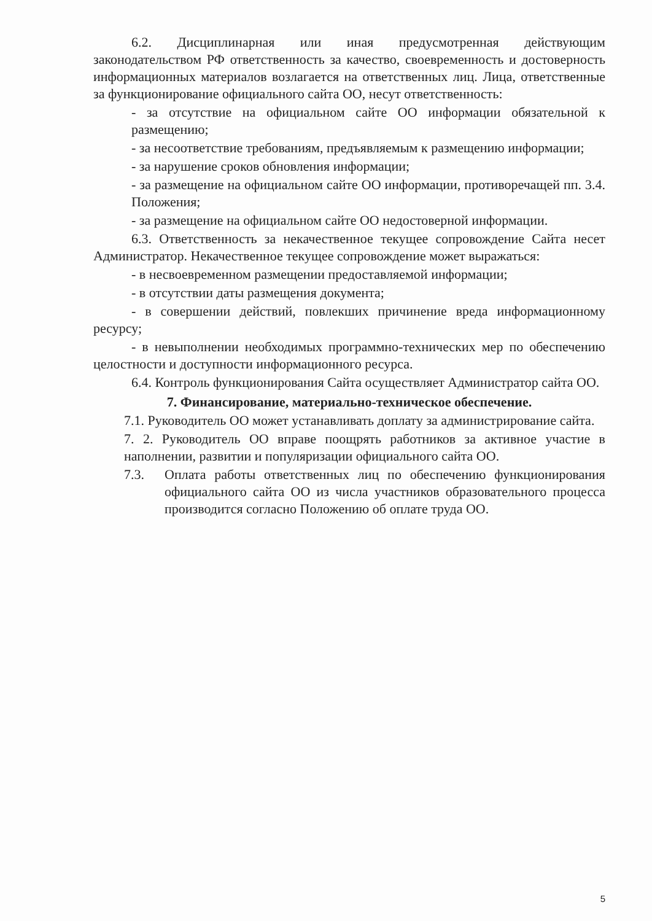6.2. Дисциплинарная или иная предусмотренная действующим законодательством РФ ответственность за качество, своевременность и достоверность информационных материалов возлагается на ответственных лиц. Лица, ответственные за функционирование официального сайта ОО, несут ответственность:
- за отсутствие на официальном сайте ОО информации обязательной к размещению;
- за несоответствие требованиям, предъявляемым к размещению информации;
- за нарушение сроков обновления информации;
- за размещение на официальном сайте ОО информации, противоречащей пп. 3.4. Положения;
- за размещение на официальном сайте ОО недостоверной информации.
6.3. Ответственность за некачественное текущее сопровождение Сайта несет Администратор. Некачественное текущее сопровождение может выражаться:
- в несвоевременном размещении предоставляемой информации;
- в отсутствии даты размещения документа;
- в совершении действий, повлекших причинение вреда информационному ресурсу;
- в невыполнении необходимых программно-технических мер по обеспечению целостности и доступности информационного ресурса.
6.4. Контроль функционирования Сайта осуществляет Администратор сайта ОО.
7. Финансирование, материально-техническое обеспечение.
7.1. Руководитель ОО может устанавливать доплату за администрирование сайта.
7. 2. Руководитель ОО вправе поощрять работников за активное участие в наполнении, развитии и популяризации официального сайта ОО.
7.3. Оплата работы ответственных лиц по обеспечению функционирования официального сайта ОО из числа участников образовательного процесса производится согласно Положению об оплате труда ОО.
5